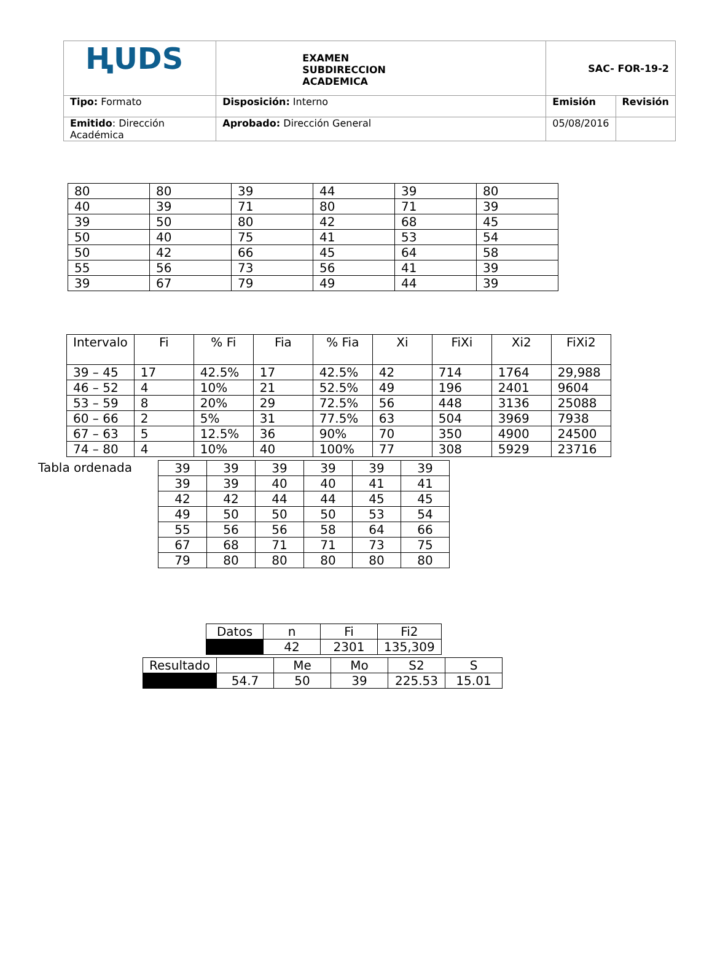| ⱧUDS | EXAMEN SUBDIRECCION ACADEMICA | SAC- FOR-19-2 | |
| Tipo: Formato | Disposición: Interno | Emisión | Revisión |
| Emitido : Dirección Académica | Aprobado: Dirección General | 05/08/2016 | |
| 80 | 80 | 39 | 44 | 39 | 80 |
| 40 | 39 | 71 | 80 | 71 | 39 |
| 39 | 50 | 80 | 42 | 68 | 45 |
| 50 | 40 | 75 | 41 | 53 | 54 |
| 50 | 42 | 66 | 45 | 64 | 58 |
| 55 | 56 | 73 | 56 | 41 | 39 |
| 39 | 67 | 79 | 49 | 44 | 39 |
| Intervalo | Fi | % Fi | Fia | % Fia | Xi | FiXi | Xi2 | FiXi2 |
| --- | --- | --- | --- | --- | --- | --- | --- | --- |
| 39 – 45 | 17 | 42.5% | 17 | 42.5% | 42 | 714 | 1764 | 29,988 |
| 46 – 52 | 4 | 10% | 21 | 52.5% | 49 | 196 | 2401 | 9604 |
| 53 – 59 | 8 | 20% | 29 | 72.5% | 56 | 448 | 3136 | 25088 |
| 60 – 66 | 2 | 5% | 31 | 77.5% | 63 | 504 | 3969 | 7938 |
| 67 – 63 | 5 | 12.5% | 36 | 90% | 70 | 350 | 4900 | 24500 |
| 74 – 80 | 4 | 10% | 40 | 100% | 77 | 308 | 5929 | 23716 |
Tabla ordenada
| 39 | 39 | 39 | 39 | 39 | 39 |
| 39 | 39 | 40 | 40 | 41 | 41 |
| 42 | 42 | 44 | 44 | 45 | 45 |
| 49 | 50 | 50 | 50 | 53 | 54 |
| 55 | 56 | 56 | 58 | 64 | 66 |
| 67 | 68 | 71 | 71 | 73 | 75 |
| 79 | 80 | 80 | 80 | 80 | 80 |
| Datos | n | Fi | Fi2 |
| | 42 | 2301 | 135,309 |
| Resultado | | Me | Mo | S2 | S |
| | 54.7 | 50 | 39 | 225.53 | 15.01 |